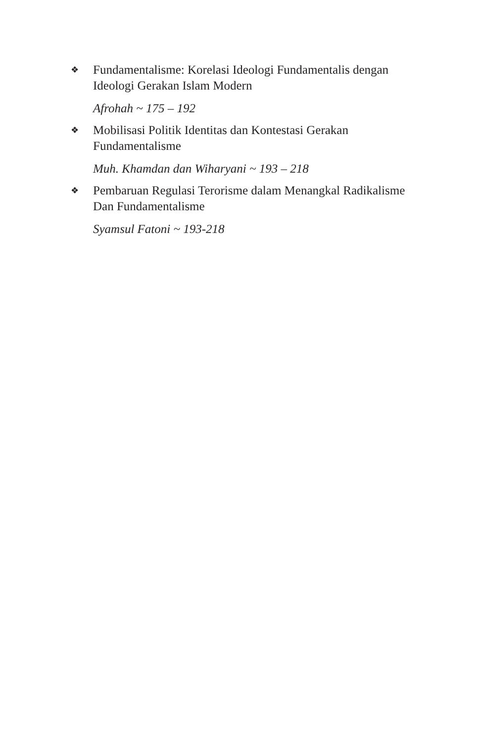❖
Fundamentalisme: Korelasi Ideologi Fundamentalis dengan Ideologi Gerakan Islam Modern
Afrohah ~ 175 – 192
❖
Mobilisasi Politik Identitas dan Kontestasi Gerakan Fundamentalisme
Muh. Khamdan dan Wiharyani ~ 193 – 218
❖
Pembaruan Regulasi Terorisme dalam Menangkal Radikalisme Dan Fundamentalisme
Syamsul Fatoni ~ 193-218